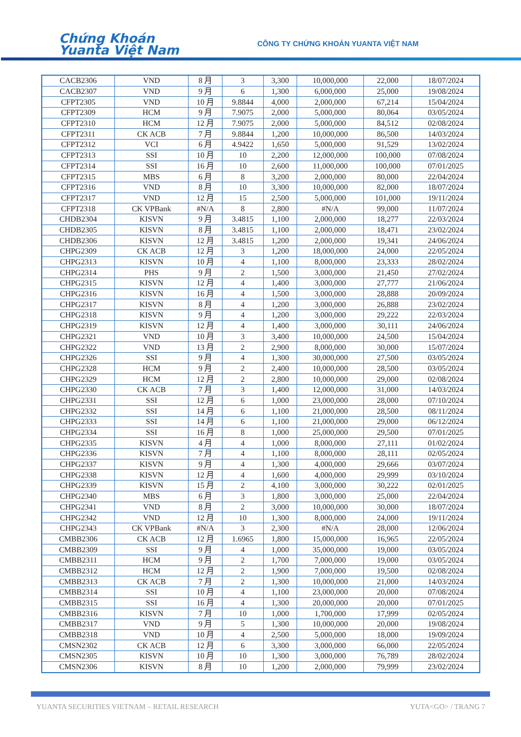Chứng Khoán
Yuanta Việt Nam
CÔNG TY CHỨNG KHOÁN YUANTA VIỆT NAM
| CACB2306 | VND | 8 月 | 3 | 3,300 | 10,000,000 | 22,000 | 18/07/2024 |
| CACB2307 | VND | 9 月 | 6 | 1,300 | 6,000,000 | 25,000 | 19/08/2024 |
| CFPT2305 | VND | 10 月 | 9.8844 | 4,000 | 2,000,000 | 67,214 | 15/04/2024 |
| CFPT2309 | HCM | 9 月 | 7.9075 | 2,000 | 5,000,000 | 80,064 | 03/05/2024 |
| CFPT2310 | HCM | 12 月 | 7.9075 | 2,000 | 5,000,000 | 84,512 | 02/08/2024 |
| CFPT2311 | CK ACB | 7 月 | 9.8844 | 1,200 | 10,000,000 | 86,500 | 14/03/2024 |
| CFPT2312 | VCI | 6 月 | 4.9422 | 1,650 | 5,000,000 | 91,529 | 13/02/2024 |
| CFPT2313 | SSI | 10 月 | 10 | 2,200 | 12,000,000 | 100,000 | 07/08/2024 |
| CFPT2314 | SSI | 16 月 | 10 | 2,600 | 11,000,000 | 100,000 | 07/01/2025 |
| CFPT2315 | MBS | 6 月 | 8 | 3,200 | 2,000,000 | 80,000 | 22/04/2024 |
| CFPT2316 | VND | 8 月 | 10 | 3,300 | 10,000,000 | 82,000 | 18/07/2024 |
| CFPT2317 | VND | 12 月 | 15 | 2,500 | 5,000,000 | 101,000 | 19/11/2024 |
| CFPT2318 | CK VPBank | #N/A | 8 | 2,800 | #N/A | 99,000 | 11/07/2024 |
| CHDB2304 | KISVN | 9 月 | 3.4815 | 1,100 | 2,000,000 | 18,277 | 22/03/2024 |
| CHDB2305 | KISVN | 8 月 | 3.4815 | 1,100 | 2,000,000 | 18,471 | 23/02/2024 |
| CHDB2306 | KISVN | 12 月 | 3.4815 | 1,200 | 2,000,000 | 19,341 | 24/06/2024 |
| CHPG2309 | CK ACB | 12 月 | 3 | 1,200 | 18,000,000 | 24,000 | 22/05/2024 |
| CHPG2313 | KISVN | 10 月 | 4 | 1,100 | 8,000,000 | 23,333 | 28/02/2024 |
| CHPG2314 | PHS | 9 月 | 2 | 1,500 | 3,000,000 | 21,450 | 27/02/2024 |
| CHPG2315 | KISVN | 12 月 | 4 | 1,400 | 3,000,000 | 27,777 | 21/06/2024 |
| CHPG2316 | KISVN | 16 月 | 4 | 1,500 | 3,000,000 | 28,888 | 20/09/2024 |
| CHPG2317 | KISVN | 8 月 | 4 | 1,200 | 3,000,000 | 26,888 | 23/02/2024 |
| CHPG2318 | KISVN | 9 月 | 4 | 1,200 | 3,000,000 | 29,222 | 22/03/2024 |
| CHPG2319 | KISVN | 12 月 | 4 | 1,400 | 3,000,000 | 30,111 | 24/06/2024 |
| CHPG2321 | VND | 10 月 | 3 | 3,400 | 10,000,000 | 24,500 | 15/04/2024 |
| CHPG2322 | VND | 13 月 | 2 | 2,900 | 8,000,000 | 30,000 | 15/07/2024 |
| CHPG2326 | SSI | 9 月 | 4 | 1,300 | 30,000,000 | 27,500 | 03/05/2024 |
| CHPG2328 | HCM | 9 月 | 2 | 2,400 | 10,000,000 | 28,500 | 03/05/2024 |
| CHPG2329 | HCM | 12 月 | 2 | 2,800 | 10,000,000 | 29,000 | 02/08/2024 |
| CHPG2330 | CK ACB | 7 月 | 3 | 1,400 | 12,000,000 | 31,000 | 14/03/2024 |
| CHPG2331 | SSI | 12 月 | 6 | 1,000 | 23,000,000 | 28,000 | 07/10/2024 |
| CHPG2332 | SSI | 14 月 | 6 | 1,100 | 21,000,000 | 28,500 | 08/11/2024 |
| CHPG2333 | SSI | 14 月 | 6 | 1,100 | 21,000,000 | 29,000 | 06/12/2024 |
| CHPG2334 | SSI | 16 月 | 8 | 1,000 | 25,000,000 | 29,500 | 07/01/2025 |
| CHPG2335 | KISVN | 4 月 | 4 | 1,000 | 8,000,000 | 27,111 | 01/02/2024 |
| CHPG2336 | KISVN | 7 月 | 4 | 1,100 | 8,000,000 | 28,111 | 02/05/2024 |
| CHPG2337 | KISVN | 9 月 | 4 | 1,300 | 4,000,000 | 29,666 | 03/07/2024 |
| CHPG2338 | KISVN | 12 月 | 4 | 1,600 | 4,000,000 | 29,999 | 03/10/2024 |
| CHPG2339 | KISVN | 15 月 | 2 | 4,100 | 3,000,000 | 30,222 | 02/01/2025 |
| CHPG2340 | MBS | 6 月 | 3 | 1,800 | 3,000,000 | 25,000 | 22/04/2024 |
| CHPG2341 | VND | 8 月 | 2 | 3,000 | 10,000,000 | 30,000 | 18/07/2024 |
| CHPG2342 | VND | 12 月 | 10 | 1,300 | 8,000,000 | 24,000 | 19/11/2024 |
| CHPG2343 | CK VPBank | #N/A | 3 | 2,300 | #N/A | 28,000 | 12/06/2024 |
| CMBB2306 | CK ACB | 12 月 | 1.6965 | 1,800 | 15,000,000 | 16,965 | 22/05/2024 |
| CMBB2309 | SSI | 9 月 | 4 | 1,000 | 35,000,000 | 19,000 | 03/05/2024 |
| CMBB2311 | HCM | 9 月 | 2 | 1,700 | 7,000,000 | 19,000 | 03/05/2024 |
| CMBB2312 | HCM | 12 月 | 2 | 1,900 | 7,000,000 | 19,500 | 02/08/2024 |
| CMBB2313 | CK ACB | 7 月 | 2 | 1,300 | 10,000,000 | 21,000 | 14/03/2024 |
| CMBB2314 | SSI | 10 月 | 4 | 1,100 | 23,000,000 | 20,000 | 07/08/2024 |
| CMBB2315 | SSI | 16 月 | 4 | 1,300 | 20,000,000 | 20,000 | 07/01/2025 |
| CMBB2316 | KISVN | 7 月 | 10 | 1,000 | 1,700,000 | 17,999 | 02/05/2024 |
| CMBB2317 | VND | 9 月 | 5 | 1,300 | 10,000,000 | 20,000 | 19/08/2024 |
| CMBB2318 | VND | 10 月 | 4 | 2,500 | 5,000,000 | 18,000 | 19/09/2024 |
| CMSN2302 | CK ACB | 12 月 | 6 | 3,300 | 3,000,000 | 66,000 | 22/05/2024 |
| CMSN2305 | KISVN | 10 月 | 10 | 1,300 | 3,000,000 | 76,789 | 28/02/2024 |
| CMSN2306 | KISVN | 8 月 | 10 | 1,200 | 2,000,000 | 79,999 | 23/02/2024 |
YUANTA SECURITIES VIETNAM – RETAIL RESEARCH
YUTA<GO> / TRANG 7